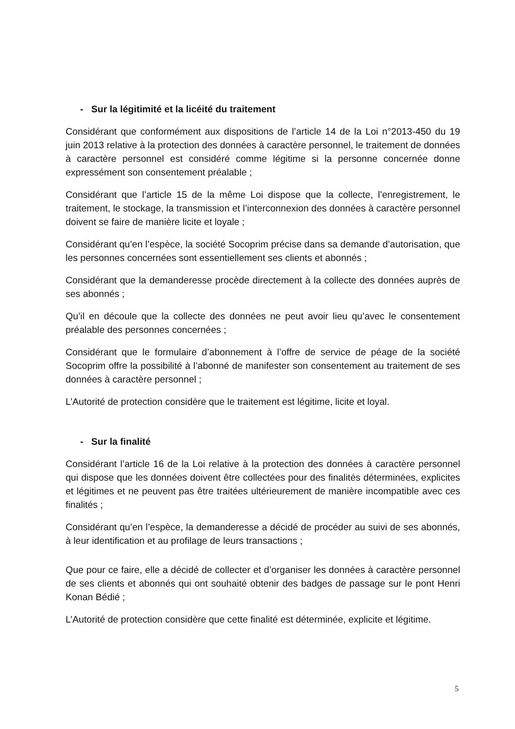- Sur la légitimité et la licéité du traitement
Considérant que conformément aux dispositions de l’article 14 de la Loi n°2013-450 du 19 juin 2013 relative à la protection des données à caractère personnel, le traitement de données à caractère personnel est considéré comme légitime si la personne concernée donne expressément son consentement préalable ;
Considérant que l’article 15 de la même Loi dispose que la collecte, l’enregistrement, le traitement, le stockage, la transmission et l’interconnexion des données à caractère personnel doivent se faire de manière licite et loyale ;
Considérant qu’en l’espèce, la société Socoprim précise dans sa demande d’autorisation, que les personnes concernées sont essentiellement ses clients et abonnés ;
Considérant que la demanderesse procède directement à la collecte des données auprès de ses abonnés ;
Qu’il en découle que la collecte des données ne peut avoir lieu qu’avec le consentement préalable des personnes concernées ;
Considérant que le formulaire d’abonnement à l’offre de service de péage de la société Socoprim offre la possibilité à l’abonné de manifester son consentement au traitement de ses données à caractère personnel ;
L’Autorité de protection considère que le traitement est légitime, licite et loyal.
- Sur la finalité
Considérant l’article 16 de la Loi relative à la protection des données à caractère personnel qui dispose que les données doivent être collectées pour des finalités déterminées, explicites et légitimes et ne peuvent pas être traitées ultérieurement de manière incompatible avec ces finalités ;
Considérant qu’en l’espèce, la demanderesse a décidé de procéder au suivi de ses abonnés, à leur identification et au profilage de leurs transactions ;
Que pour ce faire, elle a décidé de collecter et d’organiser les données à caractère personnel de ses clients et abonnés qui ont souhaité obtenir des badges de passage sur le pont Henri Konan Bédié ;
L’Autorité de protection considère que cette finalité est déterminée, explicite et légitime.
5